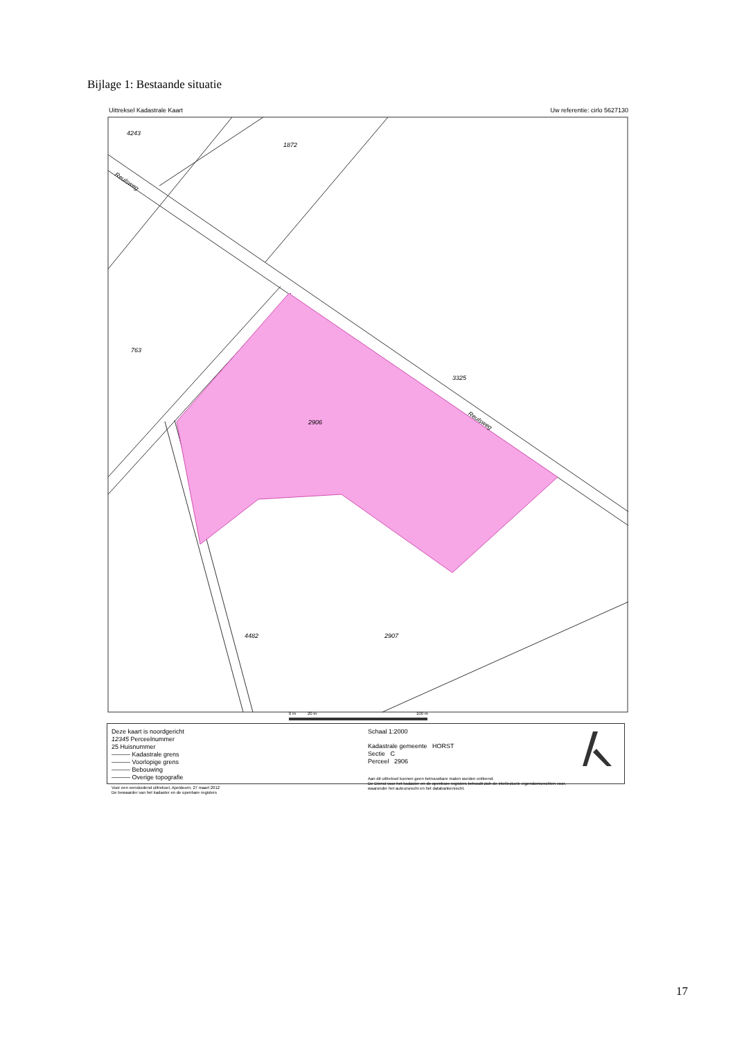Bijlage 1: Bestaande situatie
Uittreksel Kadastrale Kaart Uw referentie: cirlo 5627130
4243
1872
763
3325
2906
4482
2907
Reulsweg
Reulsweg
0 m
20 m
100 m
Deze kaart is noordgericht
12345 Perceelnummer
25 Huisnummer
——— Kadastrale grens
——— Voorlopige grens
——— Bebouwing
——— Overige topografie
Voor een eensluidend uittreksel, Apeldoorn, 27 maart 2012
De bewaarder van het kadaster en de openbare registers
Schaal 1:2000
Kadastrale gemeente HORST
Sectie C
Perceel 2906
Aan dit uittreksel kunnen geen betrouwbare maten worden ontleend.
De Dienst voor het kadaster en de openbare registers behoudt zich de intellectuele eigendomsrechten voor, waaronder het auteursrecht en het databankenrecht.
17